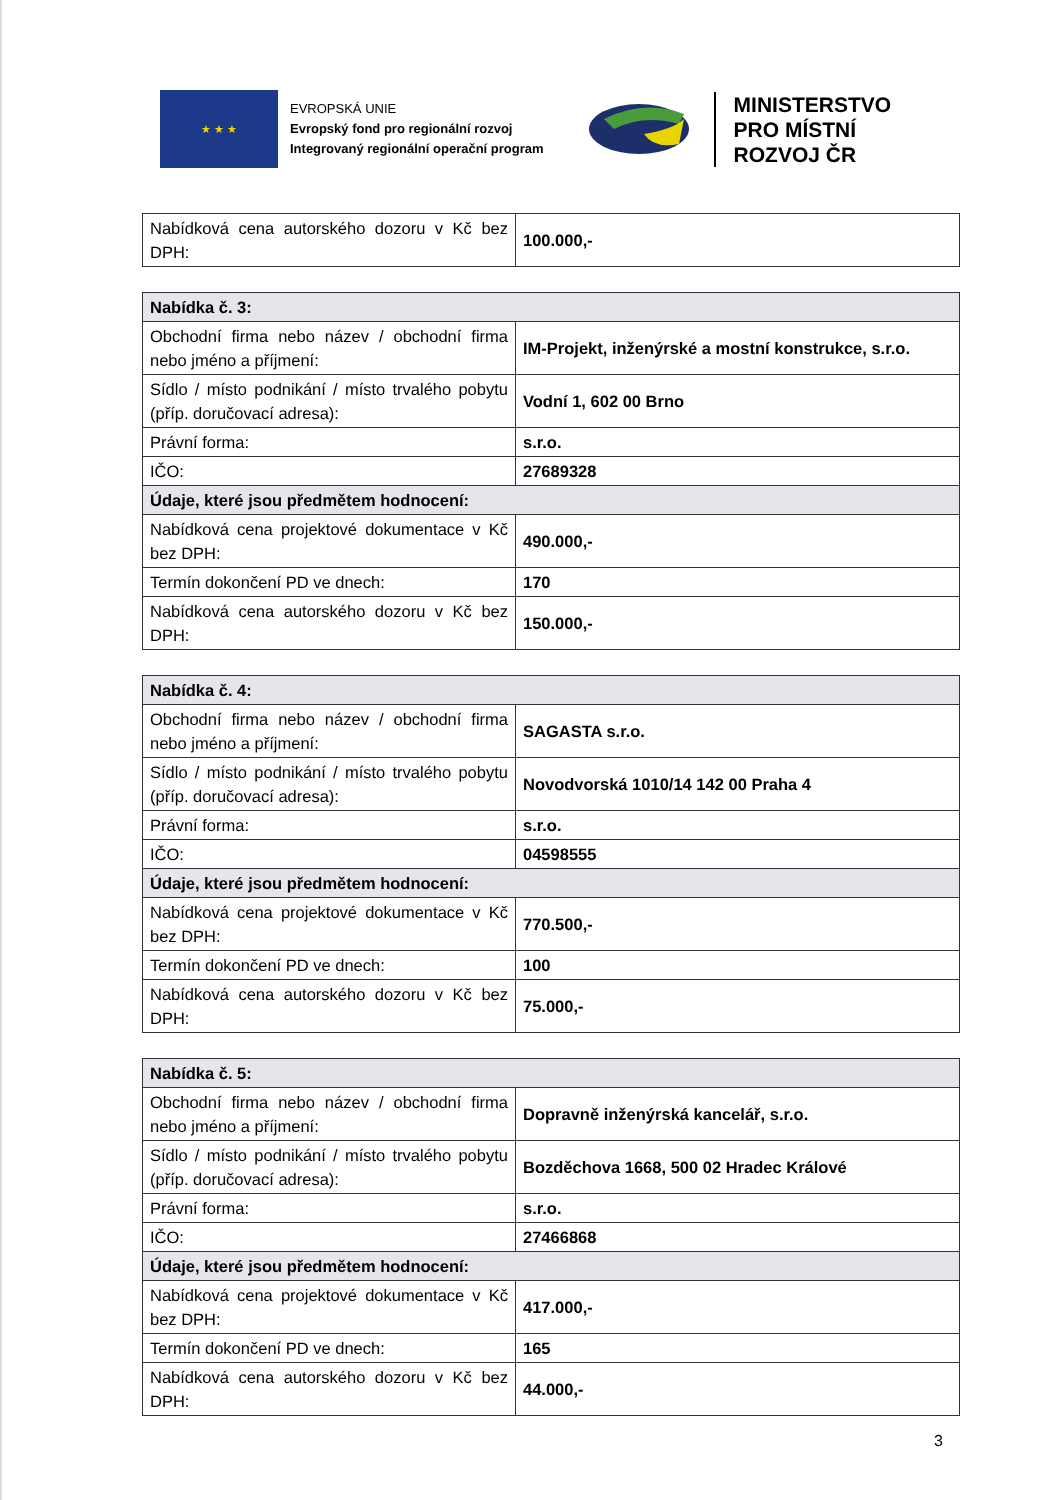★ ★ ★
EVROPSKÁ UNIE
Evropský fond pro regionální rozvoj
Integrovaný regionální operační program
MINISTERSTVO
PRO MÍSTNÍ
ROZVOJ ČR
| Nabídková cena autorského dozoru v Kč bez DPH: | 100.000,- |
| Nabídka č. 3: | |
| Obchodní firma nebo název / obchodní firma nebo jméno a příjmení: | IM-Projekt, inženýrské a mostní konstrukce, s.r.o. |
| Sídlo / místo podnikání / místo trvalého pobytu (příp. doručovací adresa): | Vodní 1, 602 00 Brno |
| Právní forma: | s.r.o. |
| IČO: | 27689328 |
| Údaje, které jsou předmětem hodnocení: | |
| Nabídková cena projektové dokumentace v Kč bez DPH: | 490.000,- |
| Termín dokončení PD ve dnech: | 170 |
| Nabídková cena autorského dozoru v Kč bez DPH: | 150.000,- |
| Nabídka č. 4: | |
| Obchodní firma nebo název / obchodní firma nebo jméno a příjmení: | SAGASTA s.r.o. |
| Sídlo / místo podnikání / místo trvalého pobytu (příp. doručovací adresa): | Novodvorská 1010/14 142 00 Praha 4 |
| Právní forma: | s.r.o. |
| IČO: | 04598555 |
| Údaje, které jsou předmětem hodnocení: | |
| Nabídková cena projektové dokumentace v Kč bez DPH: | 770.500,- |
| Termín dokončení PD ve dnech: | 100 |
| Nabídková cena autorského dozoru v Kč bez DPH: | 75.000,- |
| Nabídka č. 5: | |
| Obchodní firma nebo název / obchodní firma nebo jméno a příjmení: | Dopravně inženýrská kancelář, s.r.o. |
| Sídlo / místo podnikání / místo trvalého pobytu (příp. doručovací adresa): | Bozděchova 1668, 500 02 Hradec Králové |
| Právní forma: | s.r.o. |
| IČO: | 27466868 |
| Údaje, které jsou předmětem hodnocení: | |
| Nabídková cena projektové dokumentace v Kč bez DPH: | 417.000,- |
| Termín dokončení PD ve dnech: | 165 |
| Nabídková cena autorského dozoru v Kč bez DPH: | 44.000,- |
3